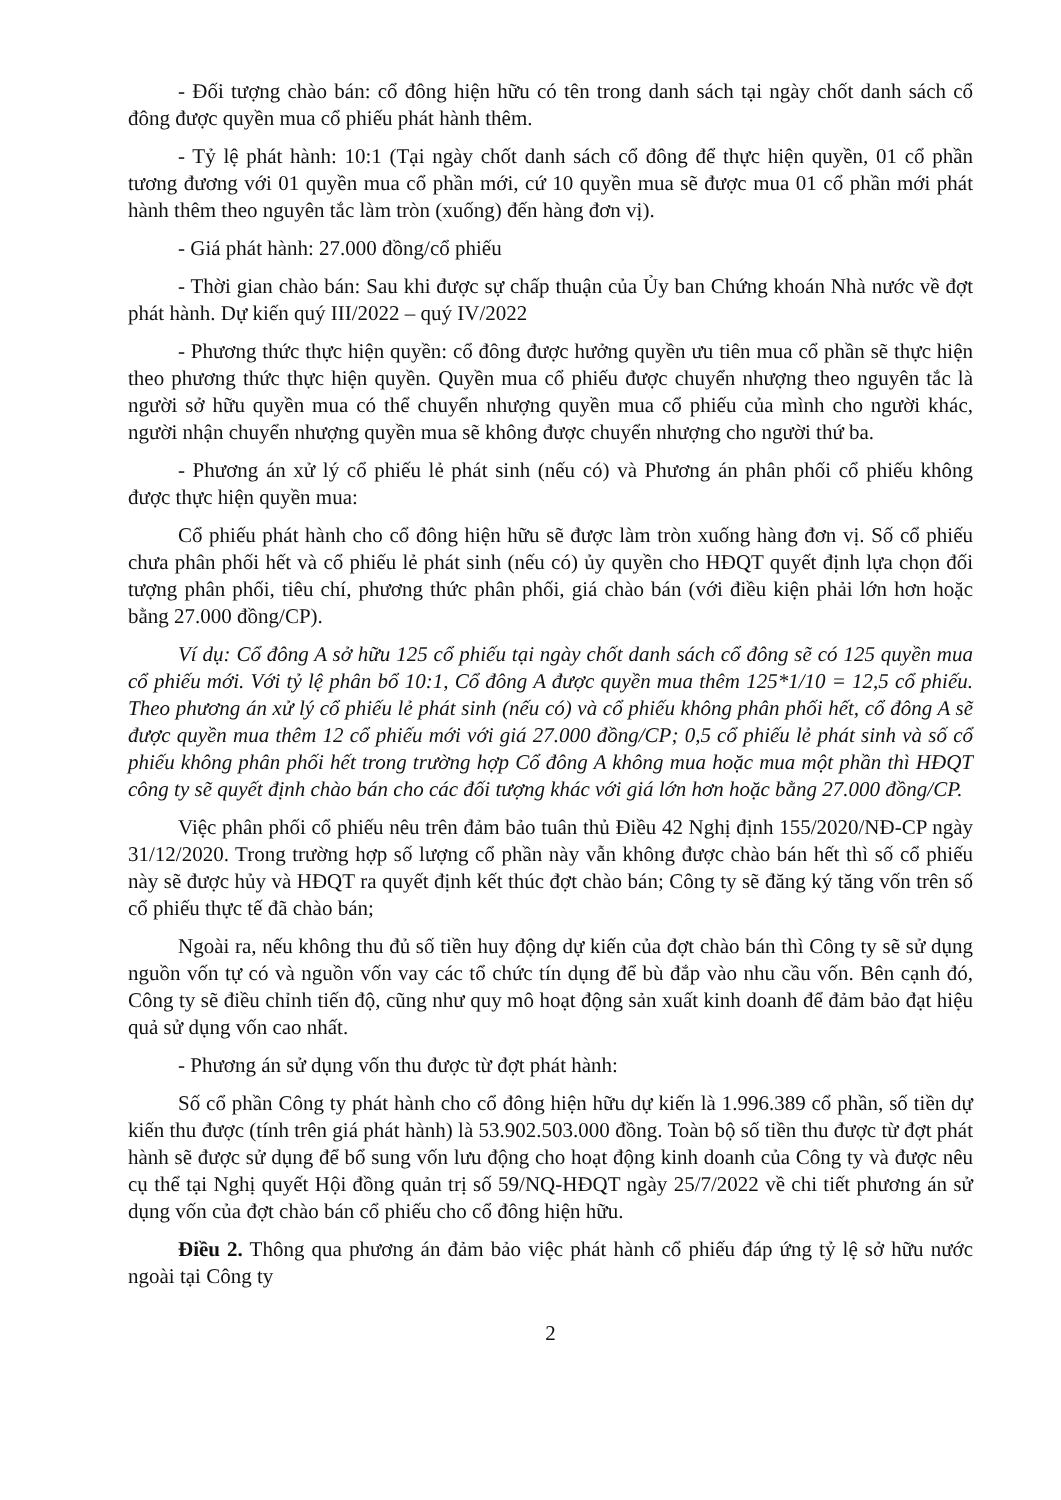- Đối tượng chào bán: cổ đông hiện hữu có tên trong danh sách tại ngày chốt danh sách cổ đông được quyền mua cổ phiếu phát hành thêm.
- Tỷ lệ phát hành: 10:1 (Tại ngày chốt danh sách cổ đông để thực hiện quyền, 01 cổ phần tương đương với 01 quyền mua cổ phần mới, cứ 10 quyền mua sẽ được mua 01 cổ phần mới phát hành thêm theo nguyên tắc làm tròn (xuống) đến hàng đơn vị).
- Giá phát hành: 27.000 đồng/cổ phiếu
- Thời gian chào bán: Sau khi được sự chấp thuận của Ủy ban Chứng khoán Nhà nước về đợt phát hành. Dự kiến quý III/2022 – quý IV/2022
- Phương thức thực hiện quyền: cổ đông được hưởng quyền ưu tiên mua cổ phần sẽ thực hiện theo phương thức thực hiện quyền. Quyền mua cổ phiếu được chuyển nhượng theo nguyên tắc là người sở hữu quyền mua có thể chuyển nhượng quyền mua cổ phiếu của mình cho người khác, người nhận chuyển nhượng quyền mua sẽ không được chuyển nhượng cho người thứ ba.
- Phương án xử lý cổ phiếu lẻ phát sinh (nếu có) và Phương án phân phối cổ phiếu không được thực hiện quyền mua:
Cổ phiếu phát hành cho cổ đông hiện hữu sẽ được làm tròn xuống hàng đơn vị. Số cổ phiếu chưa phân phối hết và cổ phiếu lẻ phát sinh (nếu có) ủy quyền cho HĐQT quyết định lựa chọn đối tượng phân phối, tiêu chí, phương thức phân phối, giá chào bán (với điều kiện phải lớn hơn hoặc bằng 27.000 đồng/CP).
Ví dụ: Cổ đông A sở hữu 125 cổ phiếu tại ngày chốt danh sách cổ đông sẽ có 125 quyền mua cổ phiếu mới. Với tỷ lệ phân bổ 10:1, Cổ đông A được quyền mua thêm 125*1/10 = 12,5 cổ phiếu. Theo phương án xử lý cổ phiếu lẻ phát sinh (nếu có) và cổ phiếu không phân phối hết, cổ đông A sẽ được quyền mua thêm 12 cổ phiếu mới với giá 27.000 đồng/CP; 0,5 cổ phiếu lẻ phát sinh và số cổ phiếu không phân phối hết trong trường hợp Cổ đông A không mua hoặc mua một phần thì HĐQT công ty sẽ quyết định chào bán cho các đối tượng khác với giá lớn hơn hoặc bằng 27.000 đồng/CP.
Việc phân phối cổ phiếu nêu trên đảm bảo tuân thủ Điều 42 Nghị định 155/2020/NĐ-CP ngày 31/12/2020. Trong trường hợp số lượng cổ phần này vẫn không được chào bán hết thì số cổ phiếu này sẽ được hủy và HĐQT ra quyết định kết thúc đợt chào bán; Công ty sẽ đăng ký tăng vốn trên số cổ phiếu thực tế đã chào bán;
Ngoài ra, nếu không thu đủ số tiền huy động dự kiến của đợt chào bán thì Công ty sẽ sử dụng nguồn vốn tự có và nguồn vốn vay các tổ chức tín dụng để bù đắp vào nhu cầu vốn. Bên cạnh đó, Công ty sẽ điều chỉnh tiến độ, cũng như quy mô hoạt động sản xuất kinh doanh để đảm bảo đạt hiệu quả sử dụng vốn cao nhất.
- Phương án sử dụng vốn thu được từ đợt phát hành:
Số cổ phần Công ty phát hành cho cổ đông hiện hữu dự kiến là 1.996.389 cổ phần, số tiền dự kiến thu được (tính trên giá phát hành) là 53.902.503.000 đồng. Toàn bộ số tiền thu được từ đợt phát hành sẽ được sử dụng để bổ sung vốn lưu động cho hoạt động kinh doanh của Công ty và được nêu cụ thể tại Nghị quyết Hội đồng quản trị số 59/NQ-HĐQT ngày 25/7/2022 về chi tiết phương án sử dụng vốn của đợt chào bán cổ phiếu cho cổ đông hiện hữu.
Điều 2. Thông qua phương án đảm bảo việc phát hành cổ phiếu đáp ứng tỷ lệ sở hữu nước ngoài tại Công ty
2